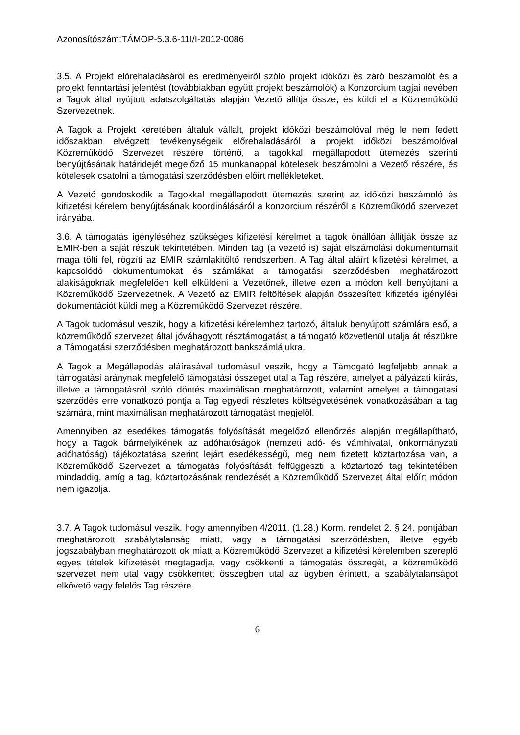Azonosítószám:TÁMOP-5.3.6-11I/I-2012-0086
3.5. A Projekt előrehaladásáról és eredményeiről szóló projekt időközi és záró beszámolót és a projekt fenntartási jelentést (továbbiakban együtt projekt beszámolók) a Konzorcium tagjai nevében a Tagok által nyújtott adatszolgáltatás alapján Vezető állítja össze, és küldi el a Közreműködő Szervezetnek.
A Tagok a Projekt keretében általuk vállalt, projekt időközi beszámolóval még le nem fedett időszakban elvégzett tevékenységeik előrehaladásáról a projekt időközi beszámolóval Közreműködő Szervezet részére történő, a tagokkal megállapodott ütemezés szerinti benyújtásának határidejét megelőző 15 munkanappal kötelesek beszámolni a Vezető részére, és kötelesek csatolni a támogatási szerződésben előírt mellékleteket.
A Vezető gondoskodik a Tagokkal megállapodott ütemezés szerint az időközi beszámoló és kifizetési kérelem benyújtásának koordinálásáról a konzorcium részéről a Közreműködő szervezet irányába.
3.6. A támogatás igényléséhez szükséges kifizetési kérelmet a tagok önállóan állítják össze az EMIR-ben a saját részük tekintetében. Minden tag (a vezető is) saját elszámolási dokumentumait maga tölti fel, rögzíti az EMIR számlakitöltő rendszerben. A Tag által aláírt kifizetési kérelmet, a kapcsolódó dokumentumokat és számlákat a támogatási szerződésben meghatározott alakiságoknak megfelelően kell elküldeni a Vezetőnek, illetve ezen a módon kell benyújtani a Közreműködő Szervezetnek. A Vezető az EMIR feltöltések alapján összesített kifizetés igénylési dokumentációt küldi meg a Közreműködő Szervezet részére.
A Tagok tudomásul veszik, hogy a kifizetési kérelemhez tartozó, általuk benyújtott számlára eső, a közreműködő szervezet által jóváhagyott résztámogatást a támogató közvetlenül utalja át részükre a Támogatási szerződésben meghatározott bankszámlájukra.
A Tagok a Megállapodás aláírásával tudomásul veszik, hogy a Támogató legfeljebb annak a támogatási aránynak megfelelő támogatási összeget utal a Tag részére, amelyet a pályázati kiírás, illetve a támogatásról szóló döntés maximálisan meghatározott, valamint amelyet a támogatási szerződés erre vonatkozó pontja a Tag egyedi részletes költségvetésének vonatkozásában a tag számára, mint maximálisan meghatározott támogatást megjelöl.
Amennyiben az esedékes támogatás folyósítását megelőző ellenőrzés alapján megállapítható, hogy a Tagok bármelyikének az adóhatóságok (nemzeti adó- és vámhivatal, önkormányzati adóhatóság) tájékoztatása szerint lejárt esedékességű, meg nem fizetett köztartozása van, a Közreműködő Szervezet a támogatás folyósítását felfüggeszti a köztartozó tag tekintetében mindaddig, amíg a tag, köztartozásának rendezését a Közreműködő Szervezet által előírt módon nem igazolja.
3.7. A Tagok tudomásul veszik, hogy amennyiben 4/2011. (1.28.) Korm. rendelet 2. § 24. pontjában meghatározott szabálytalanság miatt, vagy a támogatási szerződésben, illetve egyéb jogszabályban meghatározott ok miatt a Közreműködő Szervezet a kifizetési kérelemben szereplő egyes tételek kifizetését megtagadja, vagy csökkenti a támogatás összegét, a közreműködő szervezet nem utal vagy csökkentett összegben utal az ügyben érintett, a szabálytalanságot elkövető vagy felelős Tag részére.
6